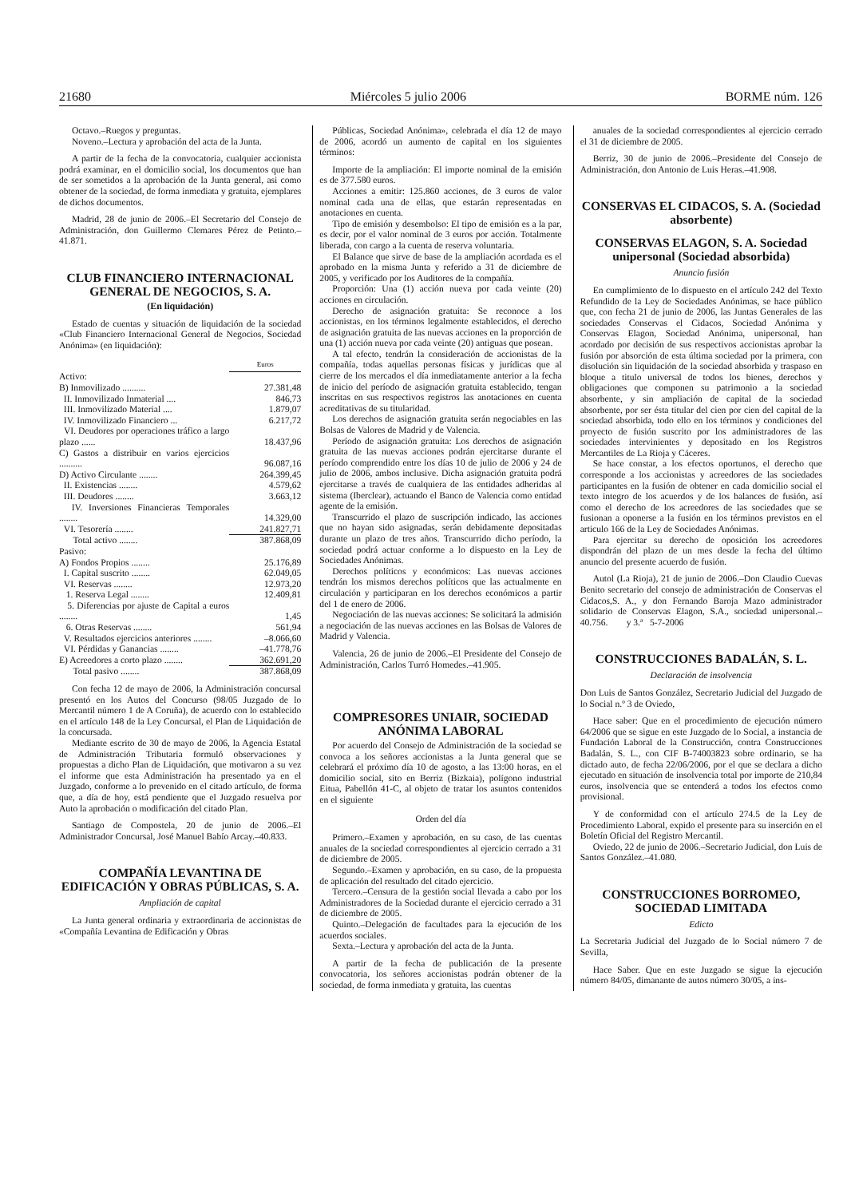21680 Miércoles 5 julio 2006 BORME núm. 126
Octavo.–Ruegos y preguntas.
Noveno.–Lectura y aprobación del acta de la Junta.
A partir de la fecha de la convocatoria, cualquier accionista podrá examinar, en el domicilio social, los documentos que han de ser sometidos a la aprobación de la Junta general, asi como obtener de la sociedad, de forma inmediata y gratuita, ejemplares de dichos documentos.
Madrid, 28 de junio de 2006.–El Secretario del Consejo de Administración, don Guillermo Clemares Pérez de Petinto.–41.871.
CLUB FINANCIERO INTERNACIONAL GENERAL DE NEGOCIOS, S. A.
(En liquidación)
Estado de cuentas y situación de liquidación de la sociedad «Club Financiero Internacional General de Negocios, Sociedad Anónima» (en liquidación):
| | Euros |
| --- | --- |
| Activo: | |
| B) Inmovilizado .......... | 27.381,48 |
| II. Inmovilizado Inmaterial .... | 846,73 |
| III. Inmovilizado Material .... | 1.879,07 |
| IV. Inmovilizado Financiero ... | 6.217,72 |
| VI. Deudores por operaciones tráfico a largo plazo ...... | 18.437,96 |
| C) Gastos a distribuir en varios ejercicios .......... | 96.087,16 |
| D) Activo Circulante ........ | 264.399,45 |
| II. Existencias ........ | 4.579,62 |
| III. Deudores ........ | 3.663,12 |
| IV. Inversiones Financieras Temporales ........ | 14.329,00 |
| VI. Tesorería ........ | 241.827,71 |
| Total activo ........ | 387.868,09 |
| Pasivo: | |
| A) Fondos Propios ........ | 25.176,89 |
| I. Capital suscrito ........ | 62.049,05 |
| VI. Reservas ........ | 12.973,20 |
| 1. Reserva Legal ........ | 12.409,81 |
| 5. Diferencias por ajuste de Capital a euros ........ | 1,45 |
| 6. Otras Reservas ........ | 561,94 |
| V. Resultados ejercicios anteriores ........ | –8.066,60 |
| VI. Pérdidas y Ganancias ........ | –41.778,76 |
| E) Acreedores a corto plazo ........ | 362.691,20 |
| Total pasivo ........ | 387.868,09 |
Con fecha 12 de mayo de 2006, la Administración concursal presentó en los Autos del Concurso (98/05 Juzgado de lo Mercantil número 1 de A Coruña), de acuerdo con lo establecido en el artículo 148 de la Ley Concursal, el Plan de Liquidación de la concursada.
Mediante escrito de 30 de mayo de 2006, la Agencia Estatal de Administración Tributaria formuló observaciones y propuestas a dicho Plan de Liquidación, que motivaron a su vez el informe que esta Administración ha presentado ya en el Juzgado, conforme a lo prevenido en el citado artículo, de forma que, a día de hoy, está pendiente que el Juzgado resuelva por Auto la aprobación o modificación del citado Plan.
Santiago de Compostela, 20 de junio de 2006.–El Administrador Concursal, José Manuel Babío Arcay.–40.833.
COMPAÑÍA LEVANTINA DE EDIFICACIÓN Y OBRAS PÚBLICAS, S. A.
Ampliación de capital
La Junta general ordinaria y extraordinaria de accionistas de «Compañía Levantina de Edificación y Obras
Públicas, Sociedad Anónima», celebrada el día 12 de mayo de 2006, acordó un aumento de capital en los siguientes términos:
Importe de la ampliación: El importe nominal de la emisión es de 377.580 euros.
Acciones a emitir: 125.860 acciones, de 3 euros de valor nominal cada una de ellas, que estarán representadas en anotaciones en cuenta.
Tipo de emisión y desembolso: El tipo de emisión es a la par, es decir, por el valor nominal de 3 euros por acción. Totalmente liberada, con cargo a la cuenta de reserva voluntaria.
El Balance que sirve de base de la ampliación acordada es el aprobado en la misma Junta y referido a 31 de diciembre de 2005, y verificado por los Auditores de la compañía.
Proporción: Una (1) acción nueva por cada veinte (20) acciones en circulación.
Derecho de asignación gratuita: Se reconoce a los accionistas, en los términos legalmente establecidos, el derecho de asignación gratuita de las nuevas acciones en la proporción de una (1) acción nueva por cada veinte (20) antiguas que posean.
A tal efecto, tendrán la consideración de accionistas de la compañía, todas aquellas personas físicas y jurídicas que al cierre de los mercados el día inmediatamente anterior a la fecha de inicio del período de asignación gratuita establecido, tengan inscritas en sus respectivos registros las anotaciones en cuenta acreditativas de su titularidad.
Los derechos de asignación gratuita serán negociables en las Bolsas de Valores de Madrid y de Valencia.
Período de asignación gratuita: Los derechos de asignación gratuita de las nuevas acciones podrán ejercitarse durante el período comprendido entre los días 10 de julio de 2006 y 24 de julio de 2006, ambos inclusive. Dicha asignación gratuita podrá ejercitarse a través de cualquiera de las entidades adheridas al sistema (Iberclear), actuando el Banco de Valencia como entidad agente de la emisión.
Transcurrido el plazo de suscripción indicado, las acciones que no hayan sido asignadas, serán debidamente depositadas durante un plazo de tres años. Transcurrido dicho período, la sociedad podrá actuar conforme a lo dispuesto en la Ley de Sociedades Anónimas.
Derechos políticos y económicos: Las nuevas acciones tendrán los mismos derechos políticos que las actualmente en circulación y participaran en los derechos económicos a partir del 1 de enero de 2006.
Negociación de las nuevas acciones: Se solicitará la admisión a negociación de las nuevas acciones en las Bolsas de Valores de Madrid y Valencia.
Valencia, 26 de junio de 2006.–El Presidente del Consejo de Administración, Carlos Turró Homedes.–41.905.
COMPRESORES UNIAIR, SOCIEDAD ANÓNIMA LABORAL
Por acuerdo del Consejo de Administración de la sociedad se convoca a los señores accionistas a la Junta general que se celebrará el próximo día 10 de agosto, a las 13:00 horas, en el domicilio social, sito en Berriz (Bizkaia), polígono industrial Eitua, Pabellón 41-C, al objeto de tratar los asuntos contenidos en el siguiente
Orden del día
Primero.–Examen y aprobación, en su caso, de las cuentas anuales de la sociedad correspondientes al ejercicio cerrado a 31 de diciembre de 2005.
Segundo.–Examen y aprobación, en su caso, de la propuesta de aplicación del resultado del citado ejercicio.
Tercero.–Censura de la gestión social llevada a cabo por los Administradores de la Sociedad durante el ejercicio cerrado a 31 de diciembre de 2005.
Quinto.–Delegación de facultades para la ejecución de los acuerdos sociales.
Sexta.–Lectura y aprobación del acta de la Junta.
A partir de la fecha de publicación de la presente convocatoria, los señores accionistas podrán obtener de la sociedad, de forma inmediata y gratuita, las cuentas
anuales de la sociedad correspondientes al ejercicio cerrado el 31 de diciembre de 2005.
Berriz, 30 de junio de 2006.–Presidente del Consejo de Administración, don Antonio de Luis Heras.–41.908.
CONSERVAS EL CIDACOS, S. A. (Sociedad absorbente)
CONSERVAS ELAGON, S. A. Sociedad unipersonal (Sociedad absorbida)
Anuncio fusión
En cumplimiento de lo dispuesto en el artículo 242 del Texto Refundido de la Ley de Sociedades Anónimas, se hace público que, con fecha 21 de junio de 2006, las Juntas Generales de las sociedades Conservas el Cidacos, Sociedad Anónima y Conservas Elagon, Sociedad Anónima, unipersonal, han acordado por decisión de sus respectivos accionistas aprobar la fusión por absorción de esta última sociedad por la primera, con disolución sin liquidación de la sociedad absorbida y traspaso en bloque a titulo universal de todos los bienes, derechos y obligaciones que componen su patrimonio a la sociedad absorbente, y sin ampliación de capital de la sociedad absorbente, por ser ésta titular del cien por cien del capital de la sociedad absorbida, todo ello en los términos y condiciones del proyecto de fusión suscrito por los administradores de las sociedades intervinientes y depositado en los Registros Mercantiles de La Rioja y Cáceres.
Se hace constar, a los efectos oportunos, el derecho que corresponde a los accionistas y acreedores de las sociedades participantes en la fusión de obtener en cada domicilio social el texto integro de los acuerdos y de los balances de fusión, así como el derecho de los acreedores de las sociedades que se fusionan a oponerse a la fusión en los términos previstos en el articulo 166 de la Ley de Sociedades Anónimas.
Para ejercitar su derecho de oposición los acreedores dispondrán del plazo de un mes desde la fecha del último anuncio del presente acuerdo de fusión.
Autol (La Rioja), 21 de junio de 2006.–Don Claudio Cuevas Benito secretario del consejo de administración de Conservas el Cidacos,S. A., y don Fernando Baroja Mazo administrador solidario de Conservas Elagon, S.A., sociedad unipersonal.–40.756. y 3.ª 5-7-2006
CONSTRUCCIONES BADALÁN, S. L.
Declaración de insolvencia
Don Luis de Santos González, Secretario Judicial del Juzgado de lo Social n.º 3 de Oviedo,
Hace saber: Que en el procedimiento de ejecución número 64/2006 que se sigue en este Juzgado de lo Social, a instancia de Fundación Laboral de la Construcción, contra Construcciones Badalán, S. L., con CIF B-74003823 sobre ordinario, se ha dictado auto, de fecha 22/06/2006, por el que se declara a dicho ejecutado en situación de insolvencia total por importe de 210,84 euros, insolvencia que se entenderá a todos los efectos como provisional.
Y de conformidad con el artículo 274.5 de la Ley de Procedimiento Laboral, expido el presente para su inserción en el Boletín Oficial del Registro Mercantil.
Oviedo, 22 de junio de 2006.–Secretario Judicial, don Luis de Santos González.–41.080.
CONSTRUCCIONES BORROMEO, SOCIEDAD LIMITADA
Edicto
La Secretaria Judicial del Juzgado de lo Social número 7 de Sevilla,
Hace Saber. Que en este Juzgado se sigue la ejecución número 84/05, dimanante de autos número 30/05, a ins-